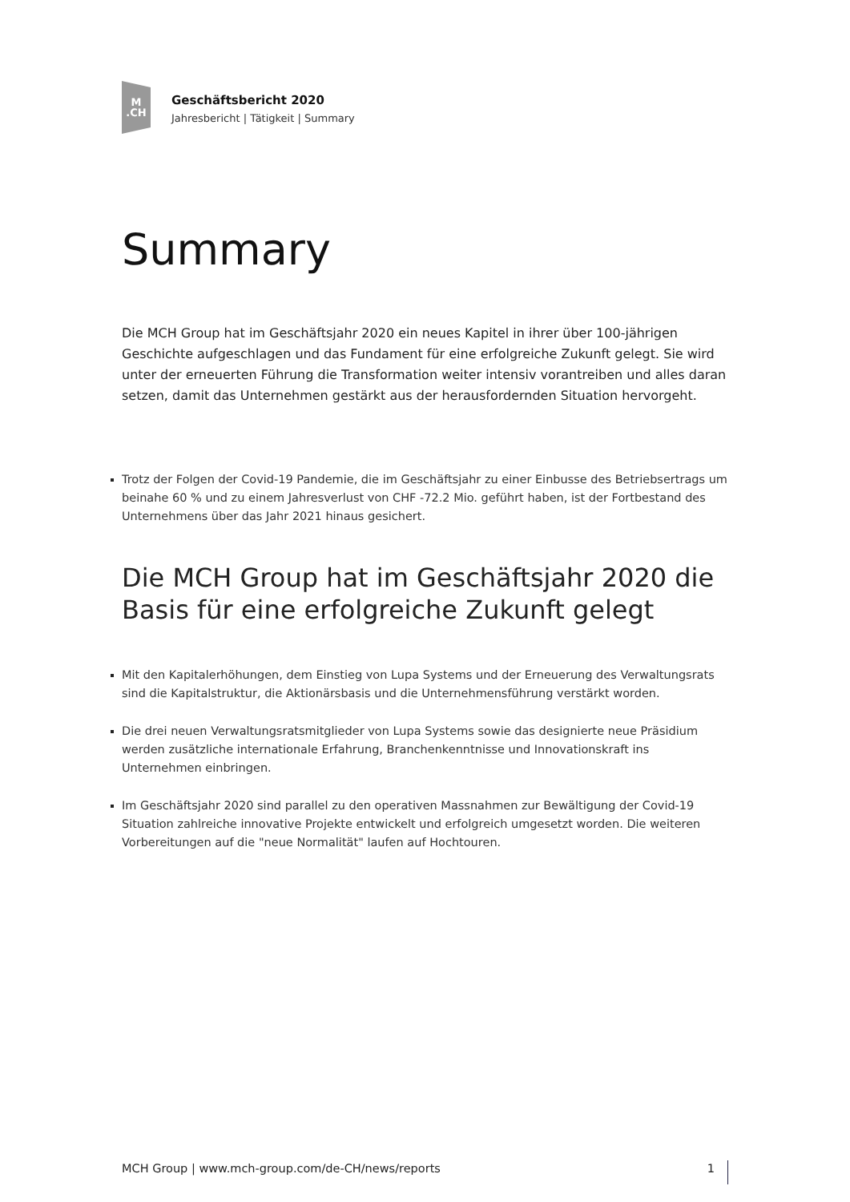M.CH
Geschäftsbericht 2020
Jahresbericht | Tätigkeit | Summary
Summary
Die MCH Group hat im Geschäftsjahr 2020 ein neues Kapitel in ihrer über 100-jährigen Geschichte aufgeschlagen und das Fundament für eine erfolgreiche Zukunft gelegt. Sie wird unter der erneuerten Führung die Transformation weiter intensiv vorantreiben und alles daran setzen, damit das Unternehmen gestärkt aus der herausfordernden Situation hervorgeht.
Trotz der Folgen der Covid-19 Pandemie, die im Geschäftsjahr zu einer Einbusse des Betriebsertrags um beinahe 60 % und zu einem Jahresverlust von CHF -72.2 Mio. geführt haben, ist der Fortbestand des Unternehmens über das Jahr 2021 hinaus gesichert.
Die MCH Group hat im Geschäftsjahr 2020 die Basis für eine erfolgreiche Zukunft gelegt
Mit den Kapitalerhöhungen, dem Einstieg von Lupa Systems und der Erneuerung des Verwaltungsrats sind die Kapitalstruktur, die Aktionärsbasis und die Unternehmensführung verstärkt worden.
Die drei neuen Verwaltungsratsmitglieder von Lupa Systems sowie das designierte neue Präsidium werden zusätzliche internationale Erfahrung, Branchenkenntnisse und Innovationskraft ins Unternehmen einbringen.
Im Geschäftsjahr 2020 sind parallel zu den operativen Massnahmen zur Bewältigung der Covid-19 Situation zahlreiche innovative Projekte entwickelt und erfolgreich umgesetzt worden. Die weiteren Vorbereitungen auf die "neue Normalität" laufen auf Hochtouren.
MCH Group | www.mch-group.com/de-CH/news/reports 1